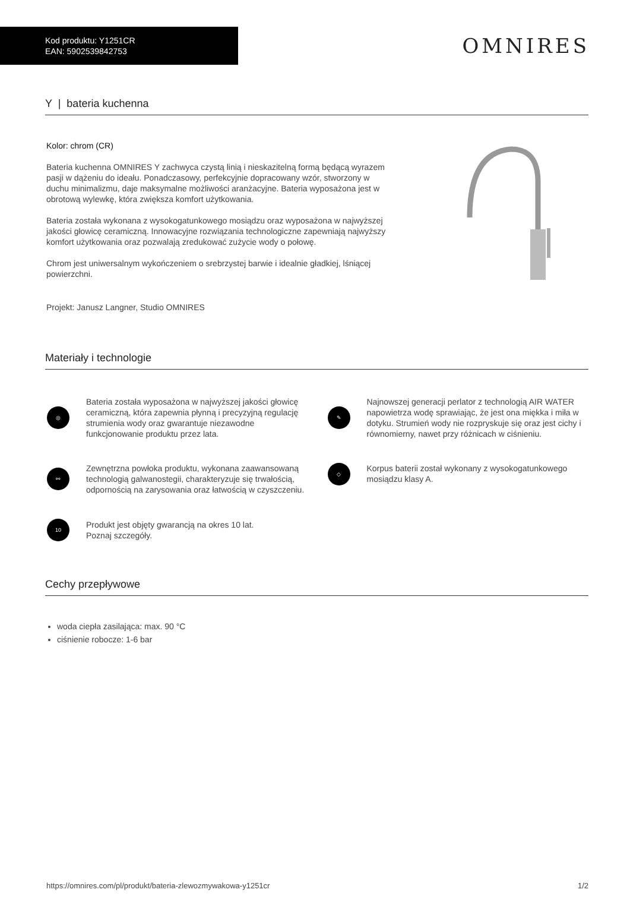Kod produktu: Y1251CR
EAN: 5902539842753
OMNIRES
Y | bateria kuchenna
Kolor: chrom (CR)
Bateria kuchenna OMNIRES Y zachwyca czystą linią i nieskazitelną formą będącą wyrazem pasji w dążeniu do ideału. Ponadczasowy, perfekcyjnie dopracowany wzór, stworzony w duchu minimalizmu, daje maksymalne możliwości aranżacyjne. Bateria wyposażona jest w obrotową wylewkę, która zwiększa komfort użytkowania.
Bateria została wykonana z wysokogatunkowego mosiądzu oraz wyposażona w najwyższej jakości głowicę ceramiczną. Innowacyjne rozwiązania technologiczne zapewniają najwyższy komfort użytkowania oraz pozwalają zredukować zużycie wody o połowę.
Chrom jest uniwersalnym wykończeniem o srebrzystej barwie i idealnie gładkiej, lśniącej powierzchni.
Projekt: Janusz Langner, Studio OMNIRES
Materiały i technologie
◎
Bateria została wyposażona w najwyższej jakości głowicę ceramiczną, która zapewnia płynną i precyzyjną regulację strumienia wody oraz gwarantuje niezawodne funkcjonowanie produktu przez lata.
✎
Najnowszej generacji perlator z technologią AIR WATER napowietrza wodę sprawiając, że jest ona miękka i miła w dotyku. Strumień wody nie rozpryskuje się oraz jest cichy i równomierny, nawet przy różnicach w ciśnieniu.
⚯
Zewnętrzna powłoka produktu, wykonana zaawansowaną technologią galwanostegii, charakteryzuje się trwałością, odpornością na zarysowania oraz łatwością w czyszczeniu.
◇
Korpus baterii został wykonany z wysokogatunkowego mosiądzu klasy A.
10
Produkt jest objęty gwarancją na okres 10 lat.
Poznaj szczegóły.
Cechy przepływowe
woda ciepła zasilająca: max. 90 °C
ciśnienie robocze: 1-6 bar
https://omnires.com/pl/produkt/bateria-zlewozmywakowa-y1251cr 1/2